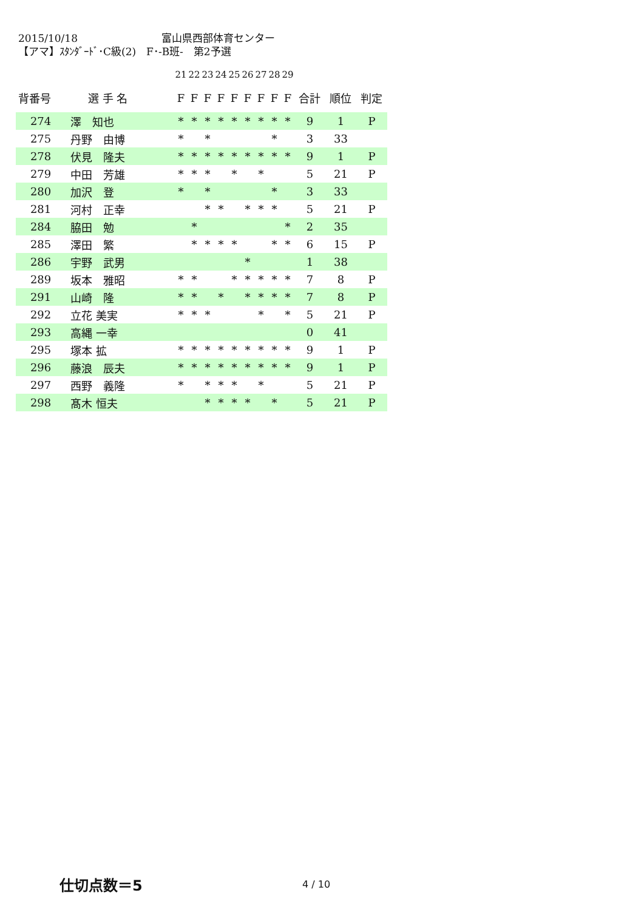2015/10/18 富山県西部体育センター
【アマ】ｽﾀﾝﾀﾞｰﾄﾞ･C級(2)　F･-B班-　第2予選
| | | | 21 | 22 | 23 | 24 | 25 | 26 | 27 | 28 | 29 | | | |
| 背番号 | 選 手 名 | | F | F | F | F | F | F | F | F | F | 合計 | 順位 | 判定 |
| 274 | 澤 知也 | | * | * | * | * | * | * | * | * | * | 9 | 1 | P |
| 275 | 丹野 由博 | | * | | * | | | | | * | | 3 | 33 | |
| 278 | 伏見 隆夫 | | * | * | * | * | * | * | * | * | * | 9 | 1 | P |
| 279 | 中田 芳雄 | | * | * | * | | * | | * | | | 5 | 21 | P |
| 280 | 加沢 登 | | * | | * | | | | | * | | 3 | 33 | |
| 281 | 河村 正幸 | | | | * | * | | * | * | * | | 5 | 21 | P |
| 284 | 脇田 勉 | | | * | | | | | | | * | 2 | 35 | |
| 285 | 澤田 繁 | | | * | * | * | * | | | * | * | 6 | 15 | P |
| 286 | 宇野 武男 | | | | | | | * | | | | 1 | 38 | |
| 289 | 坂本 雅昭 | | * | * | | | * | * | * | * | * | 7 | 8 | P |
| 291 | 山崎 隆 | | * | * | | * | | * | * | * | * | 7 | 8 | P |
| 292 | 立花 美実 | | * | * | * | | | | * | | * | 5 | 21 | P |
| 293 | 高縄 一幸 | | | | | | | | | | | 0 | 41 | |
| 295 | 塚本 拡 | | * | * | * | * | * | * | * | * | * | 9 | 1 | P |
| 296 | 藤浪 辰夫 | | * | * | * | * | * | * | * | * | * | 9 | 1 | P |
| 297 | 西野 義隆 | | * | | * | * | * | | * | | | 5 | 21 | P |
| 298 | 髙木 恒夫 | | | | * | * | * | * | | * | | 5 | 21 | P |
仕切点数＝5 4 / 10